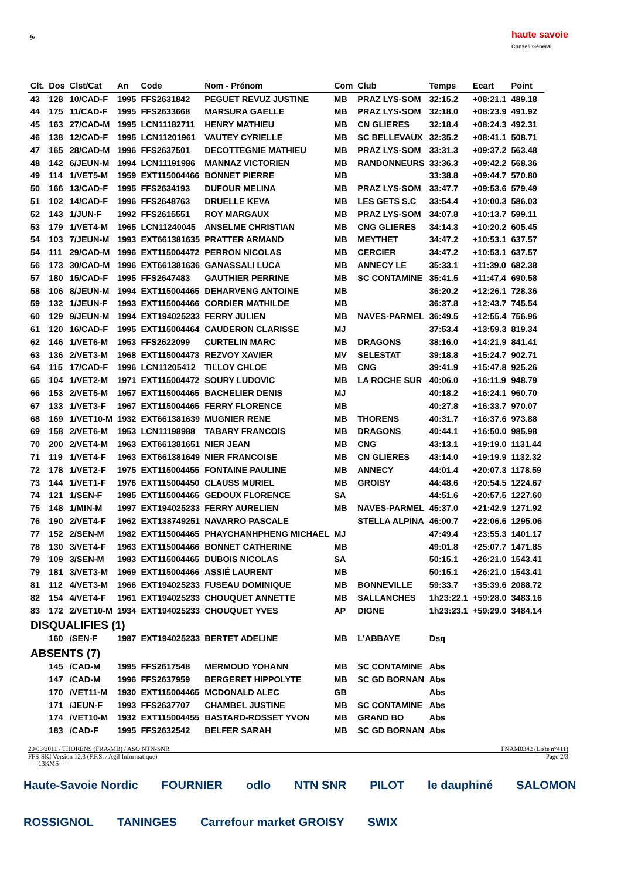⛷
haute savoie
Conseil Général
| Clt. | Dos | Clst/Cat | An | Code | Nom - Prénom | Com | Club | Temps | Ecart | Point |
| --- | --- | --- | --- | --- | --- | --- | --- | --- | --- | --- |
| 43 | 128 | 10/CAD-F | 1995 | FFS2631842 | PEGUET REVUZ JUSTINE | MB | PRAZ LYS-SOM | 32:15.2 | +08:21.1 | 489.18 |
| 44 | 175 | 11/CAD-F | 1995 | FFS2633668 | MARSURA GAELLE | MB | PRAZ LYS-SOM | 32:18.0 | +08:23.9 | 491.92 |
| 45 | 163 | 27/CAD-M | 1995 | LCN11182711 | HENRY MATHIEU | MB | CN GLIERES | 32:18.4 | +08:24.3 | 492.31 |
| 46 | 138 | 12/CAD-F | 1995 | LCN11201961 | VAUTEY CYRIELLE | MB | SC BELLEVAUX | 32:35.2 | +08:41.1 | 508.71 |
| 47 | 165 | 28/CAD-M | 1996 | FFS2637501 | DECOTTEGNIE MATHIEU | MB | PRAZ LYS-SOM | 33:31.3 | +09:37.2 | 563.48 |
| 48 | 142 | 6/JEUN-M | 1994 | LCN11191986 | MANNAZ VICTORIEN | MB | RANDONNEURS | 33:36.3 | +09:42.2 | 568.36 |
| 49 | 114 | 1/VET5-M | 1959 | EXT115004466 | BONNET PIERRE | MB | | 33:38.8 | +09:44.7 | 570.80 |
| 50 | 166 | 13/CAD-F | 1995 | FFS2634193 | DUFOUR MELINA | MB | PRAZ LYS-SOM | 33:47.7 | +09:53.6 | 579.49 |
| 51 | 102 | 14/CAD-F | 1996 | FFS2648763 | DRUELLE KEVA | MB | LES GETS S.C | 33:54.4 | +10:00.3 | 586.03 |
| 52 | 143 | 1/JUN-F | 1992 | FFS2615551 | ROY MARGAUX | MB | PRAZ LYS-SOM | 34:07.8 | +10:13.7 | 599.11 |
| 53 | 179 | 1/VET4-M | 1965 | LCN11240045 | ANSELME CHRISTIAN | MB | CNG GLIERES | 34:14.3 | +10:20.2 | 605.45 |
| 54 | 103 | 7/JEUN-M | 1993 | EXT661381635 | PRATTER ARMAND | MB | MEYTHET | 34:47.2 | +10:53.1 | 637.57 |
| 54 | 111 | 29/CAD-M | 1996 | EXT115004472 | PERRON NICOLAS | MB | CERCIER | 34:47.2 | +10:53.1 | 637.57 |
| 56 | 173 | 30/CAD-M | 1996 | EXT661381636 | GANASSALI LUCA | MB | ANNECY LE | 35:33.1 | +11:39.0 | 682.38 |
| 57 | 180 | 15/CAD-F | 1995 | FFS2647483 | GAUTHIER PERRINE | MB | SC CONTAMINE | 35:41.5 | +11:47.4 | 690.58 |
| 58 | 106 | 8/JEUN-M | 1994 | EXT115004465 | DEHARVENG ANTOINE | MB | | 36:20.2 | +12:26.1 | 728.36 |
| 59 | 132 | 1/JEUN-F | 1993 | EXT115004466 | CORDIER MATHILDE | MB | | 36:37.8 | +12:43.7 | 745.54 |
| 60 | 129 | 9/JEUN-M | 1994 | EXT194025233 | FERRY JULIEN | MB | NAVES-PARMEL | 36:49.5 | +12:55.4 | 756.96 |
| 61 | 120 | 16/CAD-F | 1995 | EXT115004464 | CAUDERON CLARISSE | MJ | | 37:53.4 | +13:59.3 | 819.34 |
| 62 | 146 | 1/VET6-M | 1953 | FFS2622099 | CURTELIN MARC | MB | DRAGONS | 38:16.0 | +14:21.9 | 841.41 |
| 63 | 136 | 2/VET3-M | 1968 | EXT115004473 | REZVOY XAVIER | MV | SELESTAT | 39:18.8 | +15:24.7 | 902.71 |
| 64 | 115 | 17/CAD-F | 1996 | LCN11205412 | TILLOY CHLOE | MB | CNG | 39:41.9 | +15:47.8 | 925.26 |
| 65 | 104 | 1/VET2-M | 1971 | EXT115004472 | SOURY LUDOVIC | MB | LA ROCHE SUR | 40:06.0 | +16:11.9 | 948.79 |
| 66 | 153 | 2/VET5-M | 1957 | EXT115004465 | BACHELIER DENIS | MJ | | 40:18.2 | +16:24.1 | 960.70 |
| 67 | 133 | 1/VET3-F | 1967 | EXT115004465 | FERRY FLORENCE | MB | | 40:27.8 | +16:33.7 | 970.07 |
| 68 | 169 | 1/VET10-M | 1932 | EXT661381639 | MUGNIER RENE | MB | THORENS | 40:31.7 | +16:37.6 | 973.88 |
| 69 | 158 | 2/VET6-M | 1953 | LCN11198988 | TABARY FRANCOIS | MB | DRAGONS | 40:44.1 | +16:50.0 | 985.98 |
| 70 | 200 | 2/VET4-M | 1963 | EXT661381651 | NIER JEAN | MB | CNG | 43:13.1 | +19:19.0 | 1131.44 |
| 71 | 119 | 1/VET4-F | 1963 | EXT661381649 | NIER FRANCOISE | MB | CN GLIERES | 43:14.0 | +19:19.9 | 1132.32 |
| 72 | 178 | 1/VET2-F | 1975 | EXT115004455 | FONTAINE PAULINE | MB | ANNECY | 44:01.4 | +20:07.3 | 1178.59 |
| 73 | 144 | 1/VET1-F | 1976 | EXT115004450 | CLAUSS MURIEL | MB | GROISY | 44:48.6 | +20:54.5 | 1224.67 |
| 74 | 121 | 1/SEN-F | 1985 | EXT115004465 | GEDOUX FLORENCE | SA | | 44:51.6 | +20:57.5 | 1227.60 |
| 75 | 148 | 1/MIN-M | 1997 | EXT194025233 | FERRY AURELIEN | MB | NAVES-PARMEL | 45:37.0 | +21:42.9 | 1271.92 |
| 76 | 190 | 2/VET4-F | 1962 | EXT138749251 | NAVARRO PASCALE | | STELLA ALPINA | 46:00.7 | +22:06.6 | 1295.06 |
| 77 | 152 | 2/SEN-M | 1982 | EXT115004465 | PHAYCHANHPHENG MICHAEL | MJ | | 47:49.4 | +23:55.3 | 1401.17 |
| 78 | 130 | 3/VET4-F | 1963 | EXT115004466 | BONNET CATHERINE | MB | | 49:01.8 | +25:07.7 | 1471.85 |
| 79 | 109 | 3/SEN-M | 1983 | EXT115004465 | DUBOIS NICOLAS | SA | | 50:15.1 | +26:21.0 | 1543.41 |
| 79 | 181 | 3/VET3-M | 1969 | EXT115004466 | ASSIÉ LAURENT | MB | | 50:15.1 | +26:21.0 | 1543.41 |
| 81 | 112 | 4/VET3-M | 1966 | EXT194025233 | FUSEAU DOMINIQUE | MB | BONNEVILLE | 59:33.7 | +35:39.6 | 2088.72 |
| 82 | 154 | 4/VET4-F | 1961 | EXT194025233 | CHOUQUET ANNETTE | MB | SALLANCHES | 1h23:22.1 | +59:28.0 | 3483.16 |
| 83 | 172 | 2/VET10-M | 1934 | EXT194025233 | CHOUQUET YVES | AP | DIGNE | 1h23:23.1 | +59:29.0 | 3484.14 |
| DISQUALIFIES (1) | | | | | | | | | | |
| | 160 | /SEN-F | 1987 | EXT194025233 | BERTET ADELINE | MB | L'ABBAYE | Dsq | | |
| ABSENTS (7) | | | | | | | | | | |
| | 145 | /CAD-M | 1995 | FFS2617548 | MERMOUD YOHANN | MB | SC CONTAMINE | Abs | | |
| | 147 | /CAD-M | 1996 | FFS2637959 | BERGERET HIPPOLYTE | MB | SC GD BORNAN | Abs | | |
| | 170 | /VET11-M | 1930 | EXT115004465 | MCDONALD ALEC | GB | | Abs | | |
| | 171 | /JEUN-F | 1993 | FFS2637707 | CHAMBEL JUSTINE | MB | SC CONTAMINE | Abs | | |
| | 174 | /VET10-M | 1932 | EXT115004455 | BASTARD-ROSSET YVON | MB | GRAND BO | Abs | | |
| | 183 | /CAD-F | 1995 | FFS2632542 | BELFER SARAH | MB | SC GD BORNAN | Abs | | |
20/03/2011 / THORENS (FRA-MB) / ASO NTN-SNR FNAM0342 (Liste n°411)
FFS-SKI Version 12.3 (F.F.S. / Agil Informatique)
---- 13KMS ---- Page 2/3
Haute-Savoie Nordic FOURNIER odlo NTN SNR PILOT le dauphiné SALOMON ROSSIGNOL TANINGES Carrefour market GROISY SWIX